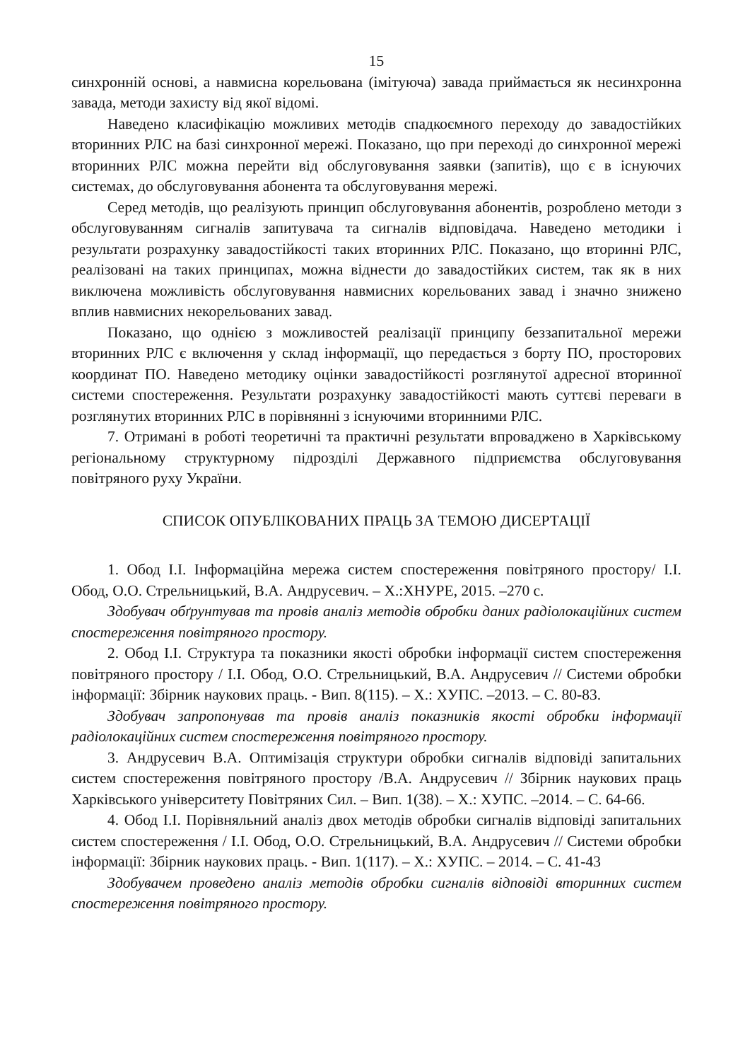15
синхронній основі, а навмисна корельована (імітуюча) завада приймається як несинхронна завада, методи захисту від якої відомі.
Наведено класифікацію можливих методів спадкоємного переходу до завадостійких вторинних РЛС на базі синхронної мережі. Показано, що при переході до синхронної мережі вторинних РЛС можна перейти від обслуговування заявки (запитів), що є в існуючих системах, до обслуговування абонента та обслуговування мережі.
Серед методів, що реалізують принцип обслуговування абонентів, розроблено методи з обслуговуванням сигналів запитувача та сигналів відповідача. Наведено методики і результати розрахунку завадостійкості таких вторинних РЛС. Показано, що вторинні РЛС, реалізовані на таких принципах, можна віднести до завадостійких систем, так як в них виключена можливість обслуговування навмисних корельованих завад і значно знижено вплив навмисних некорельованих завад.
Показано, що однією з можливостей реалізації принципу беззапитальної мережи вторинних РЛС є включення у склад інформації, що передається з борту ПО, просторових координат ПО. Наведено методику оцінки завадостійкості розглянутої адресної вторинної системи спостереження. Результати розрахунку завадостійкості мають суттєві переваги в розглянутих вторинних РЛС в порівнянні з існуючими вторинними РЛС.
7. Отримані в роботі теоретичні та практичні результати впроваджено в Харківському регіональному структурному підрозділі Державного підприємства обслуговування повітряного руху України.
СПИСОК ОПУБЛІКОВАНИХ ПРАЦЬ ЗА ТЕМОЮ ДИСЕРТАЦІЇ
1. Обод І.І. Інформаційна мережа систем спостереження повітряного простору/ І.І. Обод, О.О. Стрельницький, В.А. Андрусевич. – Х.:ХНУРЕ, 2015. –270 с.
Здобувач обґрунтував та провів аналіз методів обробки даних радіолокаційних систем спостереження повітряного простору.
2. Обод І.І. Структура та показники якості обробки інформації систем спостереження повітряного простору / І.І. Обод, О.О. Стрельницький, В.А. Андрусевич // Системи обробки інформації: Збірник наукових праць. - Вип. 8(115). – Х.: ХУПС. –2013. – С. 80-83.
Здобувач запропонував та провів аналіз показників якості обробки інформації радіолокаційних систем спостереження повітряного простору.
3. Андрусевич В.А. Оптимізація структури обробки сигналів відповіді запитальних систем спостереження повітряного простору /В.А. Андрусевич // Збірник наукових праць Харківського університету Повітряних Сил. – Вип. 1(38). – Х.: ХУПС. –2014. – С. 64-66.
4. Обод І.І. Порівняльний аналіз двох методів обробки сигналів відповіді запитальних систем спостереження / І.І. Обод, О.О. Стрельницький, В.А. Андрусевич // Системи обробки інформації: Збірник наукових праць. - Вип. 1(117). – Х.: ХУПС. – 2014. – С. 41-43
Здобувачем проведено аналіз методів обробки сигналів відповіді вторинних систем спостереження повітряного простору.